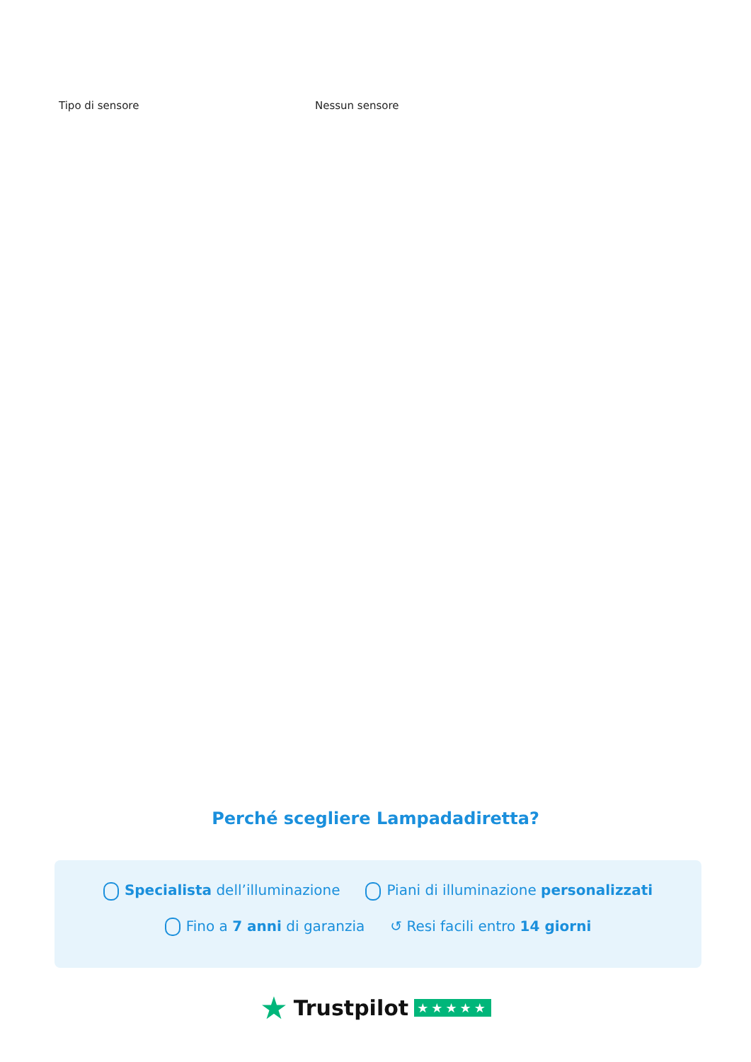Tipo di sensore Nessun sensore
Perché scegliere Lampadadiretta?
Specialista dell’illuminazione Piani di illuminazione personalizzati
Fino a 7 anni di garanzia ↺ Resi facili entro 14 giorni
★ Trustpilot ★★★★★